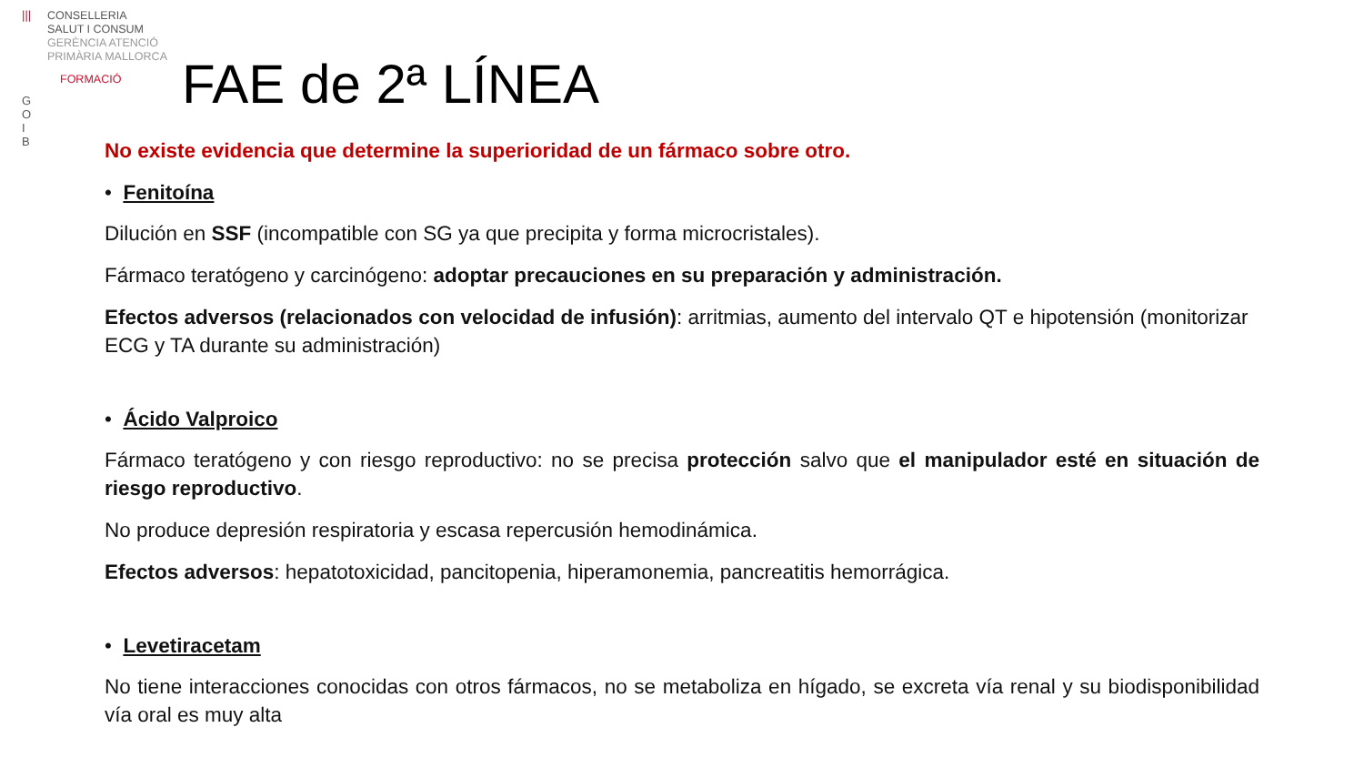|||
CONSELLERIA
SALUT I CONSUM
GERÈNCIA ATENCIÓ
PRIMÀRIA MALLORCA
FORMACIÓ
G
O
I
B
FAE de 2ª LÍNEA
No existe evidencia que determine la superioridad de un fármaco sobre otro.
• Fenitoína
Dilución en SSF (incompatible con SG ya que precipita y forma microcristales).
Fármaco teratógeno y carcinógeno: adoptar precauciones en su preparación y administración.
Efectos adversos (relacionados con velocidad de infusión): arritmias, aumento del intervalo QT e hipotensión (monitorizar ECG y TA durante su administración)
• Ácido Valproico
Fármaco teratógeno y con riesgo reproductivo: no se precisa protección salvo que el manipulador esté en situación de riesgo reproductivo.
No produce depresión respiratoria y escasa repercusión hemodinámica.
Efectos adversos: hepatotoxicidad, pancitopenia, hiperamonemia, pancreatitis hemorrágica.
• Levetiracetam
No tiene interacciones conocidas con otros fármacos, no se metaboliza en hígado, se excreta vía renal y su biodisponibilidad vía oral es muy alta